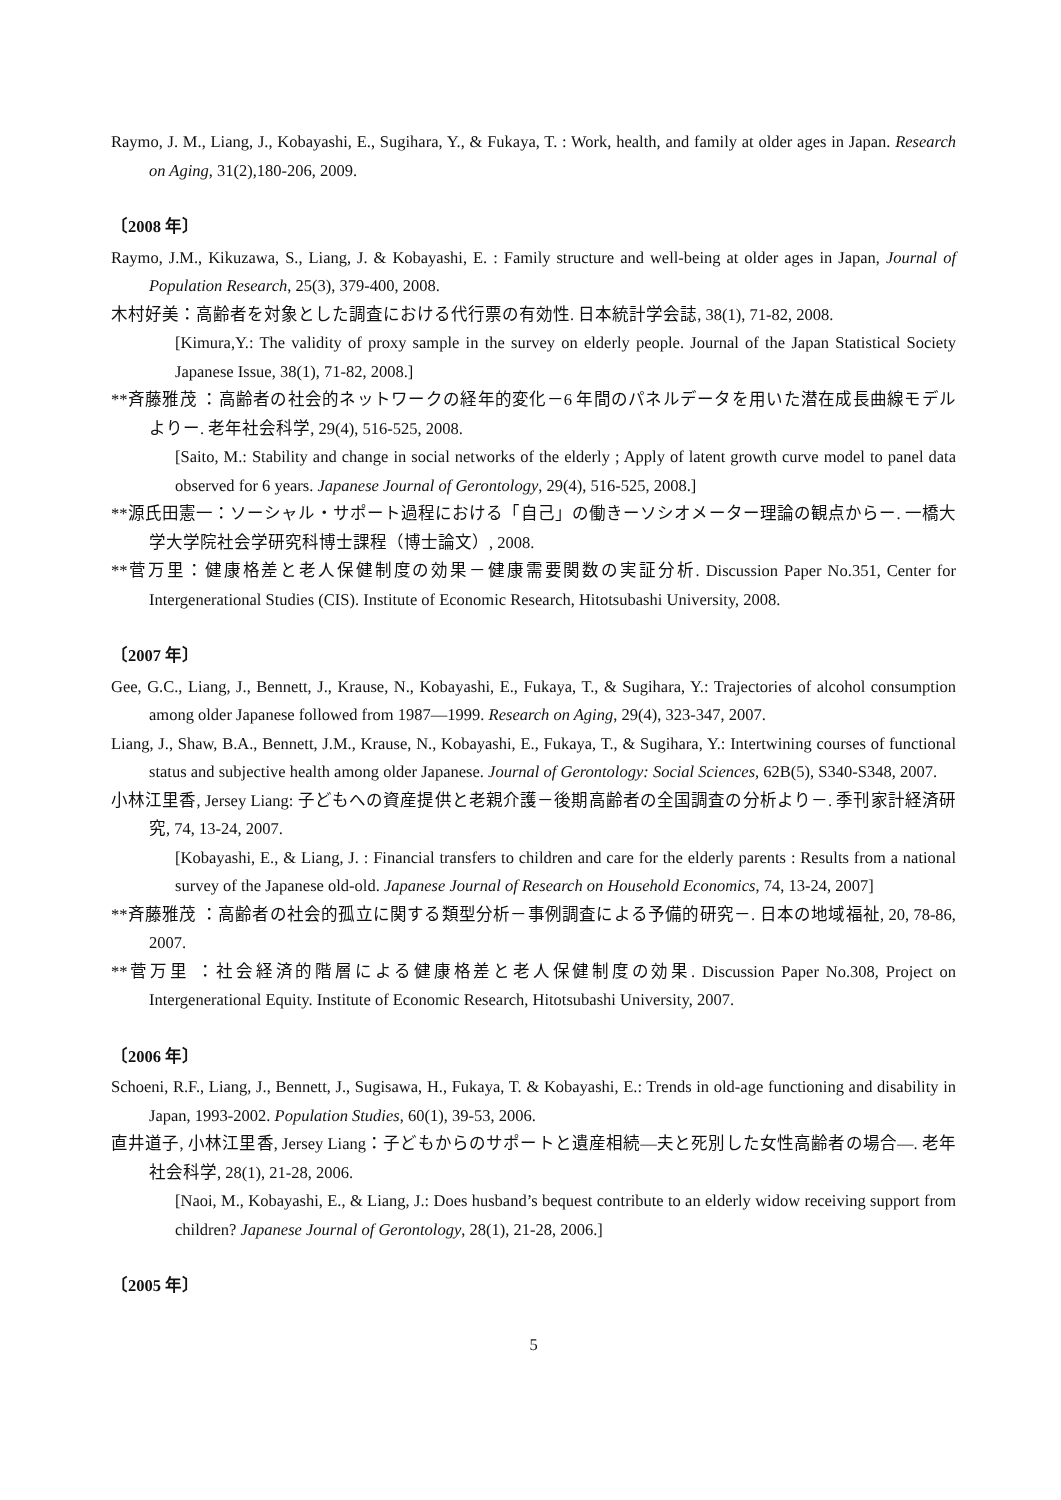Raymo, J. M., Liang, J., Kobayashi, E., Sugihara, Y., & Fukaya, T. : Work, health, and family at older ages in Japan. Research on Aging, 31(2),180-206, 2009.
〔2008 年〕
Raymo, J.M., Kikuzawa, S., Liang, J. & Kobayashi, E. : Family structure and well-being at older ages in Japan, Journal of Population Research, 25(3), 379-400, 2008.
木村好美：高齢者を対象とした調査における代行票の有効性. 日本統計学会誌, 38(1), 71-82, 2008.
[Kimura,Y.: The validity of proxy sample in the survey on elderly people. Journal of the Japan Statistical Society Japanese Issue, 38(1), 71-82, 2008.]
**斉藤雅茂 ：高齢者の社会的ネットワークの経年的変化－6 年間のパネルデータを用いた潜在成長曲線モデルよりー. 老年社会科学, 29(4), 516-525, 2008.
[Saito, M.: Stability and change in social networks of the elderly ; Apply of latent growth curve model to panel data observed for 6 years. Japanese Journal of Gerontology, 29(4), 516-525, 2008.]
**源氏田憲一：ソーシャル・サポート過程における「自己」の働きーソシオメーター理論の観点からー. 一橋大学大学院社会学研究科博士課程（博士論文）, 2008.
**菅万里：健康格差と老人保健制度の効果－健康需要関数の実証分析. Discussion Paper No.351, Center for Intergenerational Studies (CIS). Institute of Economic Research, Hitotsubashi University, 2008.
〔2007 年〕
Gee, G.C., Liang, J., Bennett, J., Krause, N., Kobayashi, E., Fukaya, T., & Sugihara, Y.: Trajectories of alcohol consumption among older Japanese followed from 1987—1999. Research on Aging, 29(4), 323-347, 2007.
Liang, J., Shaw, B.A., Bennett, J.M., Krause, N., Kobayashi, E., Fukaya, T., & Sugihara, Y.: Intertwining courses of functional status and subjective health among older Japanese. Journal of Gerontology: Social Sciences, 62B(5), S340-S348, 2007.
小林江里香, Jersey Liang: 子どもへの資産提供と老親介護－後期高齢者の全国調査の分析より－. 季刊家計経済研究, 74, 13-24, 2007.
[Kobayashi, E., & Liang, J. : Financial transfers to children and care for the elderly parents : Results from a national survey of the Japanese old-old. Japanese Journal of Research on Household Economics, 74, 13-24, 2007]
**斉藤雅茂 ：高齢者の社会的孤立に関する類型分析－事例調査による予備的研究－. 日本の地域福祉, 20, 78-86, 2007.
**菅万里 ：社会経済的階層による健康格差と老人保健制度の効果. Discussion Paper No.308, Project on Intergenerational Equity. Institute of Economic Research, Hitotsubashi University, 2007.
〔2006 年〕
Schoeni, R.F., Liang, J., Bennett, J., Sugisawa, H., Fukaya, T. & Kobayashi, E.: Trends in old-age functioning and disability in Japan, 1993-2002. Population Studies, 60(1), 39-53, 2006.
直井道子, 小林江里香, Jersey Liang：子どもからのサポートと遺産相続―夫と死別した女性高齢者の場合―. 老年社会科学, 28(1), 21-28, 2006.
[Naoi, M., Kobayashi, E., & Liang, J.: Does husband’s bequest contribute to an elderly widow receiving support from children? Japanese Journal of Gerontology, 28(1), 21-28, 2006.]
〔2005 年〕
5